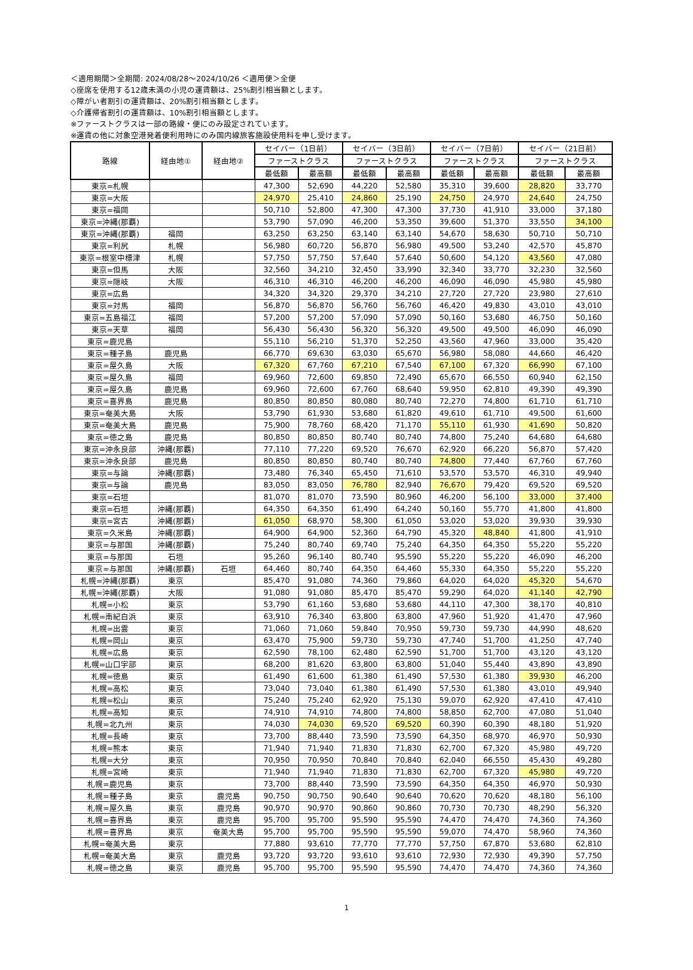＜適用期間＞全期間: 2024/08/28～2024/10/26 ＜適用便＞全便
◇座席を使用する12歳未満の小児の運賃額は、25%割引相当額とします。
◇障がい者割引の運賃額は、20%割引相当額とします。
◇介護帰省割引の運賃額は、10%割引相当額とします。
※ファーストクラスは一部の路線・便にのみ設定されています。
※運賃の他に対象空港発着便利用時にのみ国内線旅客施設使用料を申し受けます。
| 路線 | 経由地① | 経由地② | セイバー（1日前） | | セイバー（3日前） | | セイバー（7日前） | | セイバー（21日前） | |
| --- | --- | --- | --- | --- | --- | --- | --- | --- | --- | --- |
| | | | ファーストクラス | | ファーストクラス | | ファーストクラス | | ファーストクラス | |
| | | | 最低額 | 最高額 | 最低額 | 最高額 | 最低額 | 最高額 | 最低額 | 最高額 |
| 東京=札幌 | | | 47,300 | 52,690 | 44,220 | 52,580 | 35,310 | 39,600 | 28,820 | 33,770 |
| 東京=大阪 | | | 24,970 | 25,410 | 24,860 | 25,190 | 24,750 | 24,970 | 24,640 | 24,750 |
| 東京=福岡 | | | 50,710 | 52,800 | 47,300 | 47,300 | 37,730 | 41,910 | 33,000 | 37,180 |
| 東京=沖縄(那覇) | | | 53,790 | 57,090 | 46,200 | 53,350 | 39,600 | 51,370 | 33,550 | 34,100 |
| 東京=沖縄(那覇) | 福岡 | | 63,250 | 63,250 | 63,140 | 63,140 | 54,670 | 58,630 | 50,710 | 50,710 |
| 東京=利尻 | 札幌 | | 56,980 | 60,720 | 56,870 | 56,980 | 49,500 | 53,240 | 42,570 | 45,870 |
| 東京=根室中標津 | 札幌 | | 57,750 | 57,750 | 57,640 | 57,640 | 50,600 | 54,120 | 43,560 | 47,080 |
| 東京=但馬 | 大阪 | | 32,560 | 34,210 | 32,450 | 33,990 | 32,340 | 33,770 | 32,230 | 32,560 |
| 東京=隠岐 | 大阪 | | 46,310 | 46,310 | 46,200 | 46,200 | 46,090 | 46,090 | 45,980 | 45,980 |
| 東京=広島 | | | 34,320 | 34,320 | 29,370 | 34,210 | 27,720 | 27,720 | 23,980 | 27,610 |
| 東京=対馬 | 福岡 | | 56,870 | 56,870 | 56,760 | 56,760 | 46,420 | 49,830 | 43,010 | 43,010 |
| 東京=五島福江 | 福岡 | | 57,200 | 57,200 | 57,090 | 57,090 | 50,160 | 53,680 | 46,750 | 50,160 |
| 東京=天草 | 福岡 | | 56,430 | 56,430 | 56,320 | 56,320 | 49,500 | 49,500 | 46,090 | 46,090 |
| 東京=鹿児島 | | | 55,110 | 56,210 | 51,370 | 52,250 | 43,560 | 47,960 | 33,000 | 35,420 |
| 東京=種子島 | 鹿児島 | | 66,770 | 69,630 | 63,030 | 65,670 | 56,980 | 58,080 | 44,660 | 46,420 |
| 東京=屋久島 | 大阪 | | 67,320 | 67,760 | 67,210 | 67,540 | 67,100 | 67,320 | 66,990 | 67,100 |
| 東京=屋久島 | 福岡 | | 69,960 | 72,600 | 69,850 | 72,490 | 65,670 | 66,550 | 60,940 | 62,150 |
| 東京=屋久島 | 鹿児島 | | 69,960 | 72,600 | 67,760 | 68,640 | 59,950 | 62,810 | 49,390 | 49,390 |
| 東京=喜界島 | 鹿児島 | | 80,850 | 80,850 | 80,080 | 80,740 | 72,270 | 74,800 | 61,710 | 61,710 |
| 東京=奄美大島 | 大阪 | | 53,790 | 61,930 | 53,680 | 61,820 | 49,610 | 61,710 | 49,500 | 61,600 |
| 東京=奄美大島 | 鹿児島 | | 75,900 | 78,760 | 68,420 | 71,170 | 55,110 | 61,930 | 41,690 | 50,820 |
| 東京=徳之島 | 鹿児島 | | 80,850 | 80,850 | 80,740 | 80,740 | 74,800 | 75,240 | 64,680 | 64,680 |
| 東京=沖永良部 | 沖縄(那覇) | | 77,110 | 77,220 | 69,520 | 76,670 | 62,920 | 66,220 | 56,870 | 57,420 |
| 東京=沖永良部 | 鹿児島 | | 80,850 | 80,850 | 80,740 | 80,740 | 74,800 | 77,440 | 67,760 | 67,760 |
| 東京=与論 | 沖縄(那覇) | | 73,480 | 76,340 | 65,450 | 71,610 | 53,570 | 53,570 | 46,310 | 49,940 |
| 東京=与論 | 鹿児島 | | 83,050 | 83,050 | 76,780 | 82,940 | 76,670 | 79,420 | 69,520 | 69,520 |
| 東京=石垣 | | | 81,070 | 81,070 | 73,590 | 80,960 | 46,200 | 56,100 | 33,000 | 37,400 |
| 東京=石垣 | 沖縄(那覇) | | 64,350 | 64,350 | 61,490 | 64,240 | 50,160 | 55,770 | 41,800 | 41,800 |
| 東京=宮古 | 沖縄(那覇) | | 61,050 | 68,970 | 58,300 | 61,050 | 53,020 | 53,020 | 39,930 | 39,930 |
| 東京=久米島 | 沖縄(那覇) | | 64,900 | 64,900 | 52,360 | 64,790 | 45,320 | 48,840 | 41,800 | 41,910 |
| 東京=与那国 | 沖縄(那覇) | | 75,240 | 80,740 | 69,740 | 75,240 | 64,350 | 64,350 | 55,220 | 55,220 |
| 東京=与那国 | 石垣 | | 95,260 | 96,140 | 80,740 | 95,590 | 55,220 | 55,220 | 46,090 | 46,200 |
| 東京=与那国 | 沖縄(那覇) | 石垣 | 64,460 | 80,740 | 64,350 | 64,460 | 55,330 | 64,350 | 55,220 | 55,220 |
| 札幌=沖縄(那覇) | 東京 | | 85,470 | 91,080 | 74,360 | 79,860 | 64,020 | 64,020 | 45,320 | 54,670 |
| 札幌=沖縄(那覇) | 大阪 | | 91,080 | 91,080 | 85,470 | 85,470 | 59,290 | 64,020 | 41,140 | 42,790 |
| 札幌=小松 | 東京 | | 53,790 | 61,160 | 53,680 | 53,680 | 44,110 | 47,300 | 38,170 | 40,810 |
| 札幌=南紀白浜 | 東京 | | 63,910 | 76,340 | 63,800 | 63,800 | 47,960 | 51,920 | 41,470 | 47,960 |
| 札幌=出雲 | 東京 | | 71,060 | 71,060 | 59,840 | 70,950 | 59,730 | 59,730 | 44,990 | 48,620 |
| 札幌=岡山 | 東京 | | 63,470 | 75,900 | 59,730 | 59,730 | 47,740 | 51,700 | 41,250 | 47,740 |
| 札幌=広島 | 東京 | | 62,590 | 78,100 | 62,480 | 62,590 | 51,700 | 51,700 | 43,120 | 43,120 |
| 札幌=山口宇部 | 東京 | | 68,200 | 81,620 | 63,800 | 63,800 | 51,040 | 55,440 | 43,890 | 43,890 |
| 札幌=徳島 | 東京 | | 61,490 | 61,600 | 61,380 | 61,490 | 57,530 | 61,380 | 39,930 | 46,200 |
| 札幌=高松 | 東京 | | 73,040 | 73,040 | 61,380 | 61,490 | 57,530 | 61,380 | 43,010 | 49,940 |
| 札幌=松山 | 東京 | | 75,240 | 75,240 | 62,920 | 75,130 | 59,070 | 62,920 | 47,410 | 47,410 |
| 札幌=高知 | 東京 | | 74,910 | 74,910 | 74,800 | 74,800 | 58,850 | 62,700 | 47,080 | 51,040 |
| 札幌=北九州 | 東京 | | 74,030 | 74,030 | 69,520 | 69,520 | 60,390 | 60,390 | 48,180 | 51,920 |
| 札幌=長崎 | 東京 | | 73,700 | 88,440 | 73,590 | 73,590 | 64,350 | 68,970 | 46,970 | 50,930 |
| 札幌=熊本 | 東京 | | 71,940 | 71,940 | 71,830 | 71,830 | 62,700 | 67,320 | 45,980 | 49,720 |
| 札幌=大分 | 東京 | | 70,950 | 70,950 | 70,840 | 70,840 | 62,040 | 66,550 | 45,430 | 49,280 |
| 札幌=宮崎 | 東京 | | 71,940 | 71,940 | 71,830 | 71,830 | 62,700 | 67,320 | 45,980 | 49,720 |
| 札幌=鹿児島 | 東京 | | 73,700 | 88,440 | 73,590 | 73,590 | 64,350 | 64,350 | 46,970 | 50,930 |
| 札幌=種子島 | 東京 | 鹿児島 | 90,750 | 90,750 | 90,640 | 90,640 | 70,620 | 70,620 | 48,180 | 56,100 |
| 札幌=屋久島 | 東京 | 鹿児島 | 90,970 | 90,970 | 90,860 | 90,860 | 70,730 | 70,730 | 48,290 | 56,320 |
| 札幌=喜界島 | 東京 | 鹿児島 | 95,700 | 95,700 | 95,590 | 95,590 | 74,470 | 74,470 | 74,360 | 74,360 |
| 札幌=喜界島 | 東京 | 奄美大島 | 95,700 | 95,700 | 95,590 | 95,590 | 59,070 | 74,470 | 58,960 | 74,360 |
| 札幌=奄美大島 | 東京 | | 77,880 | 93,610 | 77,770 | 77,770 | 57,750 | 67,870 | 53,680 | 62,810 |
| 札幌=奄美大島 | 東京 | 鹿児島 | 93,720 | 93,720 | 93,610 | 93,610 | 72,930 | 72,930 | 49,390 | 57,750 |
| 札幌=徳之島 | 東京 | 鹿児島 | 95,700 | 95,700 | 95,590 | 95,590 | 74,470 | 74,470 | 74,360 | 74,360 |
1